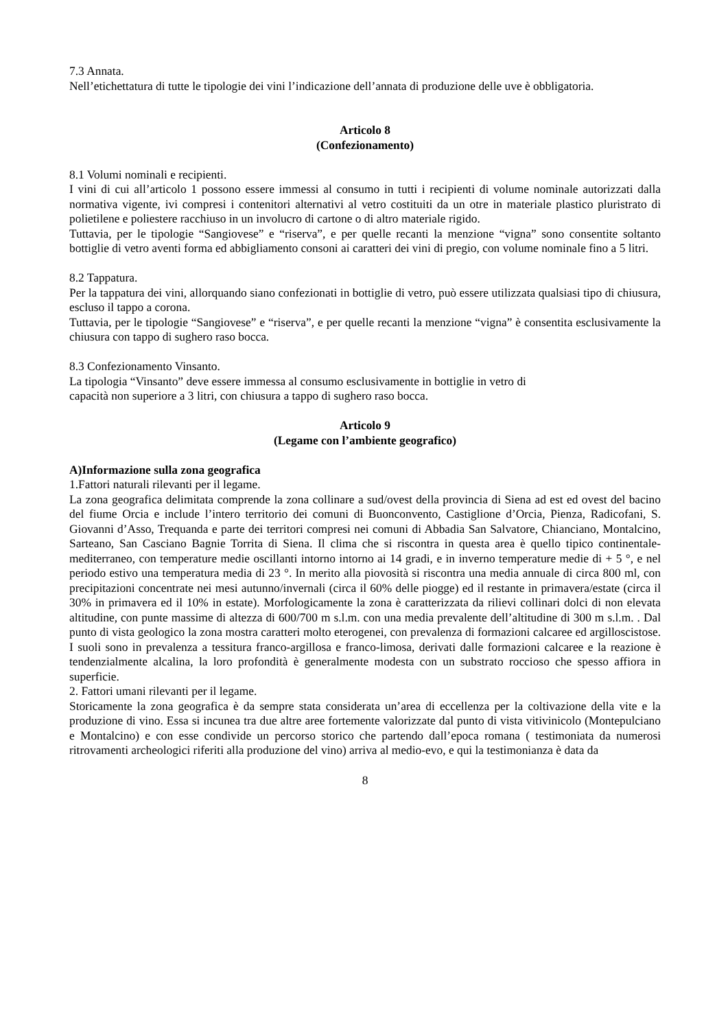7.3 Annata.
Nell’etichettatura di tutte le tipologie dei vini l’indicazione dell’annata di produzione delle uve è obbligatoria.
Articolo 8
(Confezionamento)
8.1 Volumi nominali e recipienti.
I vini di cui all’articolo 1 possono essere immessi al consumo in tutti i recipienti di volume nominale autorizzati dalla normativa vigente, ivi compresi i contenitori alternativi al vetro costituiti da un otre in materiale plastico pluristrato di polietilene e poliestere racchiuso in un involucro di cartone o di altro materiale rigido.
Tuttavia, per le tipologie “Sangiovese” e “riserva”, e per quelle recanti la menzione “vigna” sono consentite soltanto bottiglie di vetro aventi forma ed abbigliamento consoni ai caratteri dei vini di pregio, con volume nominale fino a 5 litri.
8.2 Tappatura.
Per la tappatura dei vini, allorquando siano confezionati in bottiglie di vetro, può essere utilizzata qualsiasi tipo di chiusura, escluso il tappo a corona.
Tuttavia, per le tipologie “Sangiovese” e “riserva”, e per quelle recanti la menzione “vigna” è consentita esclusivamente la chiusura con tappo di sughero raso bocca.
8.3 Confezionamento Vinsanto.
La tipologia “Vinsanto” deve essere immessa al consumo esclusivamente in bottiglie in vetro di
capacità non superiore a 3 litri, con chiusura a tappo di sughero raso bocca.
Articolo 9
(Legame con l’ambiente geografico)
A)Informazione sulla zona geografica
1.Fattori naturali rilevanti per il legame.
La zona geografica delimitata comprende la zona collinare a sud/ovest della provincia di Siena ad est ed ovest del bacino del fiume Orcia e include l’intero territorio dei comuni di Buonconvento, Castiglione d’Orcia, Pienza, Radicofani, S. Giovanni d’Asso, Trequanda e parte dei territori compresi nei comuni di Abbadia San Salvatore, Chianciano, Montalcino, Sarteano, San Casciano Bagnie Torrita di Siena. Il clima che si riscontra in questa area è quello tipico continentale-mediterraneo, con temperature medie oscillanti intorno intorno ai 14 gradi, e in inverno temperature medie di + 5 °, e nel periodo estivo una temperatura media di 23 °. In merito alla piovosità si riscontra una media annuale di circa 800 ml, con precipitazioni concentrate nei mesi autunno/invernali (circa il 60% delle piogge) ed il restante in primavera/estate (circa il 30% in primavera ed il 10% in estate). Morfologicamente la zona è caratterizzata da rilievi collinari dolci di non elevata altitudine, con punte massime di altezza di 600/700 m s.l.m. con una media prevalente dell’altitudine di 300 m s.l.m. . Dal punto di vista geologico la zona mostra caratteri molto eterogenei, con prevalenza di formazioni calcaree ed argilloscistose. I suoli sono in prevalenza a tessitura franco-argillosa e franco-limosa, derivati dalle formazioni calcaree e la reazione è tendenzialmente alcalina, la loro profondità è generalmente modesta con un substrato roccioso che spesso affiora in superficie.
2. Fattori umani rilevanti per il legame.
Storicamente la zona geografica è da sempre stata considerata un’area di eccellenza per la coltivazione della vite e la produzione di vino. Essa si incunea tra due altre aree fortemente valorizzate dal punto di vista vitivinicolo (Montepulciano e Montalcino) e con esse condivide un percorso storico che partendo dall’epoca romana ( testimoniata da numerosi ritrovamenti archeologici riferiti alla produzione del vino) arriva al medio-evo, e qui la testimonianza è data da
8